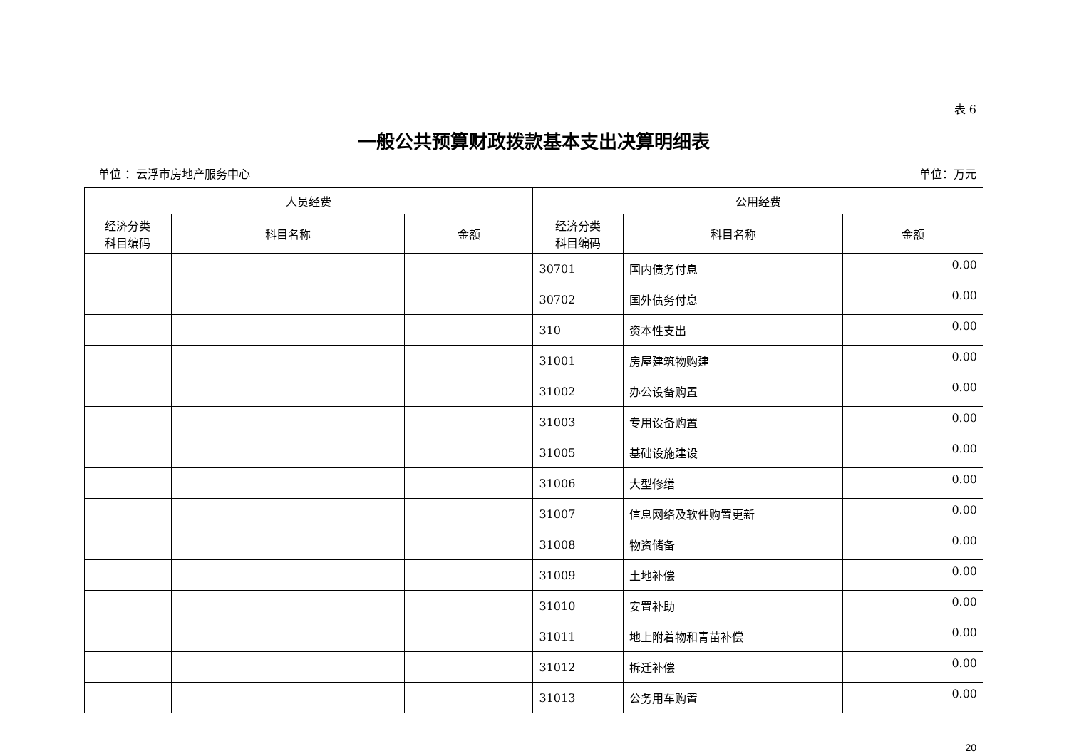表 6
一般公共预算财政拨款基本支出决算明细表
单位 ：云浮市房地产服务中心 单位：万元
| 人员经费 | | | 公用经费 | | |
| --- | --- | --- | --- | --- | --- |
| 经济分类 科目编码 | 科目名称 | 金额 | 经济分类 科目编码 | 科目名称 | 金额 |
| | | | 30701 | 国内债务付息 | 0.00 |
| | | | 30702 | 国外债务付息 | 0.00 |
| | | | 310 | 资本性支出 | 0.00 |
| | | | 31001 | 房屋建筑物购建 | 0.00 |
| | | | 31002 | 办公设备购置 | 0.00 |
| | | | 31003 | 专用设备购置 | 0.00 |
| | | | 31005 | 基础设施建设 | 0.00 |
| | | | 31006 | 大型修缮 | 0.00 |
| | | | 31007 | 信息网络及软件购置更新 | 0.00 |
| | | | 31008 | 物资储备 | 0.00 |
| | | | 31009 | 土地补偿 | 0.00 |
| | | | 31010 | 安置补助 | 0.00 |
| | | | 31011 | 地上附着物和青苗补偿 | 0.00 |
| | | | 31012 | 拆迁补偿 | 0.00 |
| | | | 31013 | 公务用车购置 | 0.00 |
20